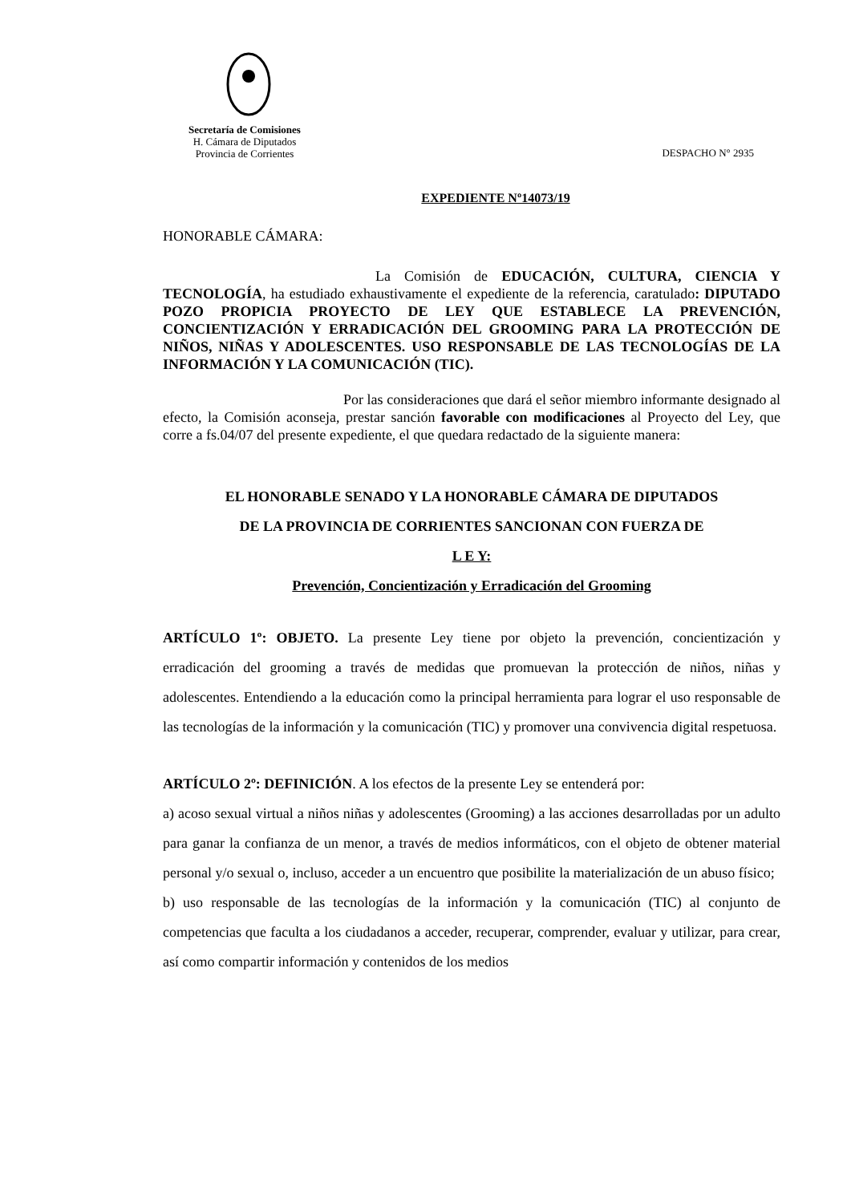Secretaría de Comisiones
H. Cámara de Diputados
Provincia de Corrientes
DESPACHO N° 2935
EXPEDIENTE Nº14073/19
HONORABLE CÁMARA:
La Comisión de EDUCACIÓN, CULTURA, CIENCIA Y TECNOLOGÍA, ha estudiado exhaustivamente el expediente de la referencia, caratulado: DIPUTADO POZO PROPICIA PROYECTO DE LEY QUE ESTABLECE LA PREVENCIÓN, CONCIENTIZACIÓN Y ERRADICACIÓN DEL GROOMING PARA LA PROTECCIÓN DE NIÑOS, NIÑAS Y ADOLESCENTES. USO RESPONSABLE DE LAS TECNOLOGÍAS DE LA INFORMACIÓN Y LA COMUNICACIÓN (TIC).
Por las consideraciones que dará el señor miembro informante designado al efecto, la Comisión aconseja, prestar sanción favorable con modificaciones al Proyecto del Ley, que corre a fs.04/07 del presente expediente, el que quedara redactado de la siguiente manera:
EL HONORABLE SENADO Y LA HONORABLE CÁMARA DE DIPUTADOS
DE LA PROVINCIA DE CORRIENTES SANCIONAN CON FUERZA DE
L E Y:
Prevención, Concientización y Erradicación del Grooming
ARTÍCULO 1º: OBJETO. La presente Ley tiene por objeto la prevención, concientización y erradicación del grooming a través de medidas que promuevan la protección de niños, niñas y adolescentes. Entendiendo a la educación como la principal herramienta para lograr el uso responsable de las tecnologías de la información y la comunicación (TIC) y promover una convivencia digital respetuosa.
ARTÍCULO 2º: DEFINICIÓN. A los efectos de la presente Ley se entenderá por:
a) acoso sexual virtual a niños niñas y adolescentes (Grooming) a las acciones desarrolladas por un adulto para ganar la confianza de un menor, a través de medios informáticos, con el objeto de obtener material personal y/o sexual o, incluso, acceder a un encuentro que posibilite la materialización de un abuso físico;
b) uso responsable de las tecnologías de la información y la comunicación (TIC) al conjunto de competencias que faculta a los ciudadanos a acceder, recuperar, comprender, evaluar y utilizar, para crear, así como compartir información y contenidos de los medios